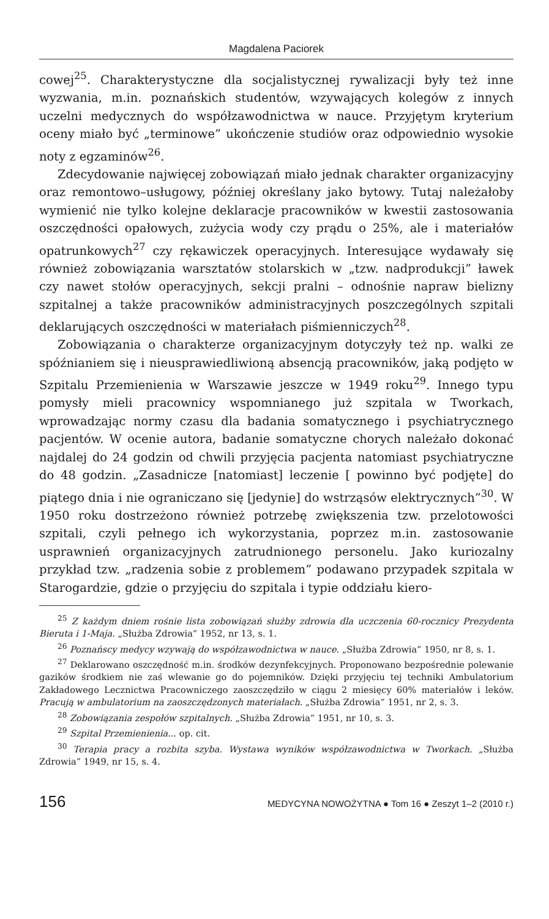Magdalena Paciorek
cowej<sup>25</sup>. Charakterystyczne dla socjalistycznej rywalizacji były też inne wyzwania, m.in. poznańskich studentów, wzywających kolegów z innych uczelni medycznych do współzawodnictwa w nauce. Przyjętym kryterium oceny miało być „terminowe” ukończenie studiów oraz odpowiednio wysokie noty z egzaminów<sup>26</sup>.
Zdecydowanie najwięcej zobowiązań miało jednak charakter organizacyjny oraz remontowo–usługowy, później określany jako bytowy. Tutaj należałoby wymienić nie tylko kolejne deklaracje pracowników w kwestii zastosowania oszczędności opałowych, zużycia wody czy prądu o 25%, ale i materiałów opatrunkowych<sup>27</sup> czy rękawiczek operacyjnych. Interesujące wydawały się również zobowiązania warsztatów stolarskich w „tzw. nadprodukcji” ławek czy nawet stołów operacyjnych, sekcji pralni – odnośnie napraw bielizny szpitalnej a także pracowników administracyjnych poszczególnych szpitali deklarujących oszczędności w materiałach piśmienniczych<sup>28</sup>.
Zobowiązania o charakterze organizacyjnym dotyczyły też np. walki ze spóźnianiem się i nieusprawiedliwioną absencją pracowników, jaką podjęto w Szpitalu Przemienienia w Warszawie jeszcze w 1949 roku<sup>29</sup>. Innego typu pomysły mieli pracownicy wspomnianego już szpitala w Tworkach, wprowadzając normy czasu dla badania somatycznego i psychiatrycznego pacjentów. W ocenie autora, badanie somatyczne chorych należało dokonać najdalej do 24 godzin od chwili przyjęcia pacjenta natomiast psychiatryczne do 48 godzin. „Zasadnicze [natomiast] leczenie [ powinno być podjęte] do piątego dnia i nie ograniczano się [jedynie] do wstrząsów elektrycznych”<sup>30</sup>. W 1950 roku dostrzeżono również potrzebę zwiększenia tzw. przelotowości szpitali, czyli pełnego ich wykorzystania, poprzez m.in. zastosowanie usprawnień organizacyjnych zatrudnionego personelu. Jako kuriozalny przykład tzw. „radzenia sobie z problemem” podawano przypadek szpitala w Starogardzie, gdzie o przyjęciu do szpitala i typie oddziału kiero-
<sup>25</sup> Z każdym dniem rośnie lista zobowiązań służby zdrowia dla uczczenia 60-rocznicy Prezydenta Bieruta i 1-Maja. „Służba Zdrowia” 1952, nr 13, s. 1.
<sup>26</sup> Poznańscy medycy wzywają do współzawodnictwa w nauce. „Służba Zdrowia” 1950, nr 8, s. 1.
<sup>27</sup> Deklarowano oszczędność m.in. środków dezynfekcyjnych. Proponowano bezpośrednie polewanie gazików środkiem nie zaś wlewanie go do pojemników. Dzięki przyjęciu tej techniki Ambulatorium Zakładowego Lecznictwa Pracowniczego zaoszczędziło w ciągu 2 miesięcy 60% materiałów i leków. Pracują w ambulatorium na zaoszczędzonych materiałach. „Służba Zdrowia” 1951, nr 2, s. 3.
<sup>28</sup> Zobowiązania zespołów szpitalnych. „Służba Zdrowia” 1951, nr 10, s. 3.
<sup>29</sup> Szpital Przemienienia... op. cit.
<sup>30</sup> Terapia pracy a rozbita szyba. Wystawa wyników współzawodnictwa w Tworkach. „Służba Zdrowia” 1949, nr 15, s. 4.
156 MEDYCYNA NOWOŻYTNA ● Tom 16 ● Zeszyt 1–2 (2010 r.)